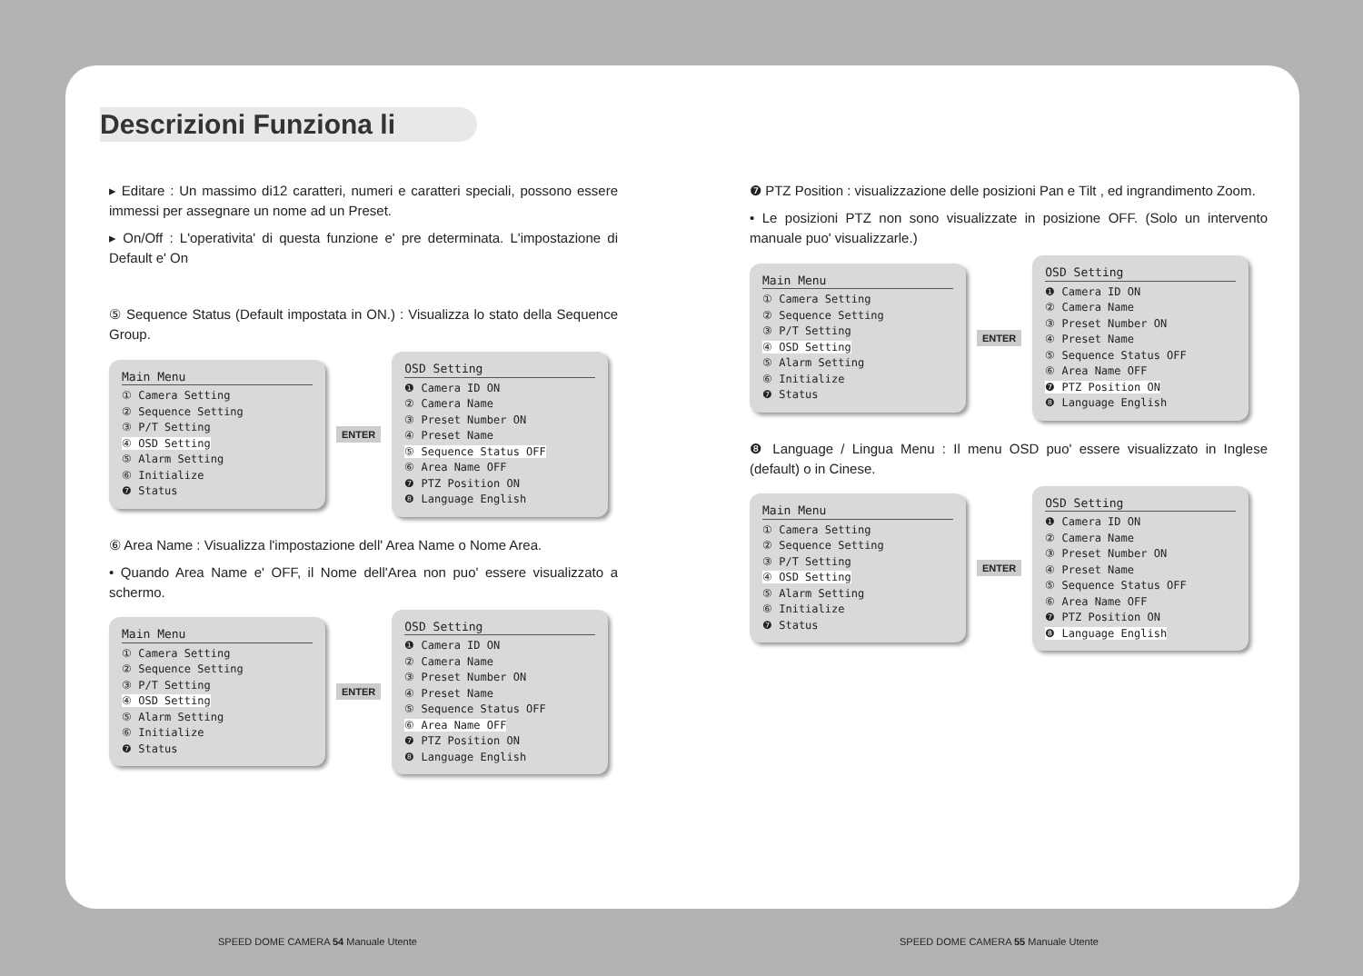Descrizioni Funziona li
▸ Editare : Un massimo di12 caratteri, numeri e caratteri speciali, possono essere immessi per assegnare un nome ad un Preset.
▸ On/Off : L'operativita' di questa funzione e' pre determinata. L'impostazione di Default e' On
⑤ Sequence Status (Default impostata in ON.) : Visualizza lo stato della Sequence Group.
Main Menu
① Camera Setting
② Sequence Setting
③ P/T Setting
④ OSD Setting
⑤ Alarm Setting
⑥ Initialize
❼ Status
ENTER
OSD Setting
❶ Camera ID ON
② Camera Name
③ Preset Number ON
④ Preset Name
⑤ Sequence Status OFF
⑥ Area Name OFF
❼ PTZ Position ON
❽ Language English
⑥ Area Name : Visualizza l'impostazione dell' Area Name o Nome Area.
• Quando Area Name e' OFF, il Nome dell'Area non puo' essere visualizzato a schermo.
Main Menu
① Camera Setting
② Sequence Setting
③ P/T Setting
④ OSD Setting
⑤ Alarm Setting
⑥ Initialize
❼ Status
ENTER
OSD Setting
❶ Camera ID ON
② Camera Name
③ Preset Number ON
④ Preset Name
⑤ Sequence Status OFF
⑥ Area Name OFF
❼ PTZ Position ON
❽ Language English
❼ PTZ Position : visualizzazione delle posizioni Pan e Tilt , ed ingrandimento Zoom.
• Le posizioni PTZ non sono visualizzate in posizione OFF. (Solo un intervento manuale puo' visualizzarle.)
Main Menu
① Camera Setting
② Sequence Setting
③ P/T Setting
④ OSD Setting
⑤ Alarm Setting
⑥ Initialize
❼ Status
ENTER
OSD Setting
❶ Camera ID ON
② Camera Name
③ Preset Number ON
④ Preset Name
⑤ Sequence Status OFF
⑥ Area Name OFF
❼ PTZ Position ON
❽ Language English
❽ Language / Lingua Menu : Il menu OSD puo' essere visualizzato in Inglese (default) o in Cinese.
Main Menu
① Camera Setting
② Sequence Setting
③ P/T Setting
④ OSD Setting
⑤ Alarm Setting
⑥ Initialize
❼ Status
ENTER
OSD Setting
❶ Camera ID ON
② Camera Name
③ Preset Number ON
④ Preset Name
⑤ Sequence Status OFF
⑥ Area Name OFF
❼ PTZ Position ON
❽ Language English
SPEED DOME CAMERA 54 Manuale Utente
SPEED DOME CAMERA 55 Manuale Utente